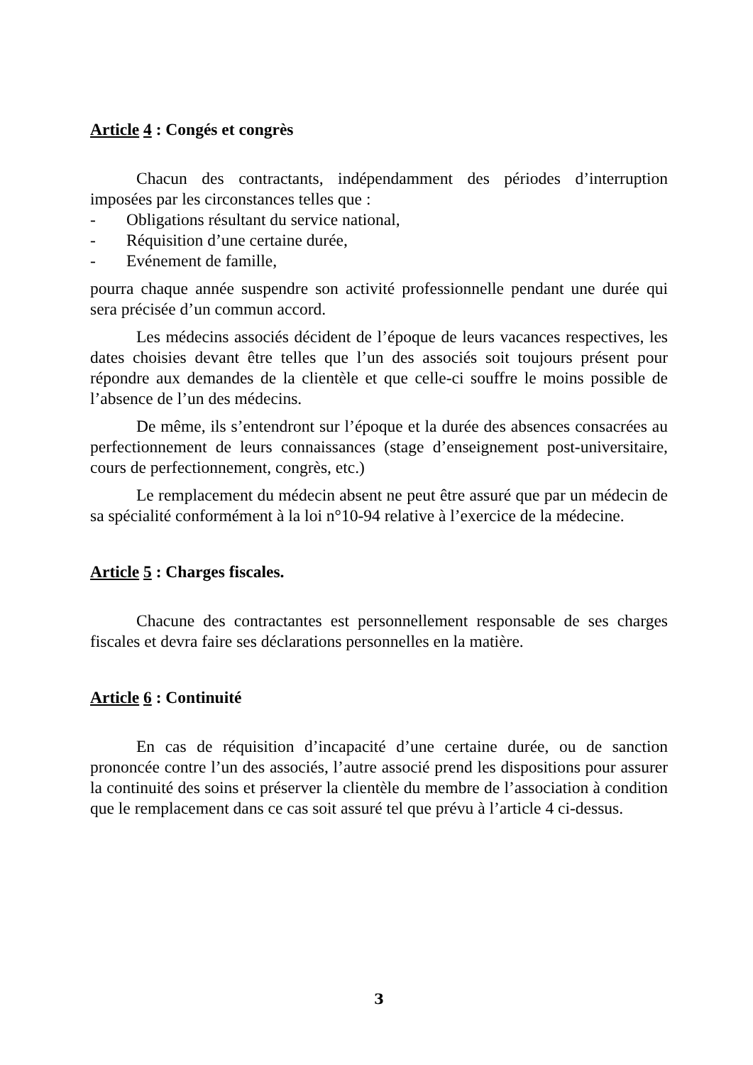Article 4 : Congés et congrès
Chacun des contractants, indépendamment des périodes d’interruption imposées par les circonstances telles que :
- Obligations résultant du service national,
- Réquisition d’une certaine durée,
- Evénement de famille,
pourra chaque année suspendre son activité professionnelle pendant une durée qui sera précisée d’un commun accord.
Les médecins associés décident de l’époque de leurs vacances respectives, les dates choisies devant être telles que l’un des associés soit toujours présent pour répondre aux demandes de la clientèle et que celle-ci souffre le moins possible de l’absence de l’un des médecins.
De même, ils s’entendront sur l’époque et la durée des absences consacrées au perfectionnement de leurs connaissances (stage d’enseignement post-universitaire, cours de perfectionnement, congrès, etc.)
Le remplacement du médecin absent ne peut être assuré que par un médecin de sa spécialité conformément à la loi n°10-94 relative à l’exercice de la médecine.
Article 5 : Charges fiscales.
Chacune des contractantes est personnellement responsable de ses charges fiscales et devra faire ses déclarations personnelles en la matière.
Article 6 : Continuité
En cas de réquisition d’incapacité d’une certaine durée, ou de sanction prononcée contre l’un des associés, l’autre associé prend les dispositions pour assurer la continuité des soins et préserver la clientèle du membre de l’association à condition que le remplacement dans ce cas soit assuré tel que prévu à l’article 4 ci-dessus.
3